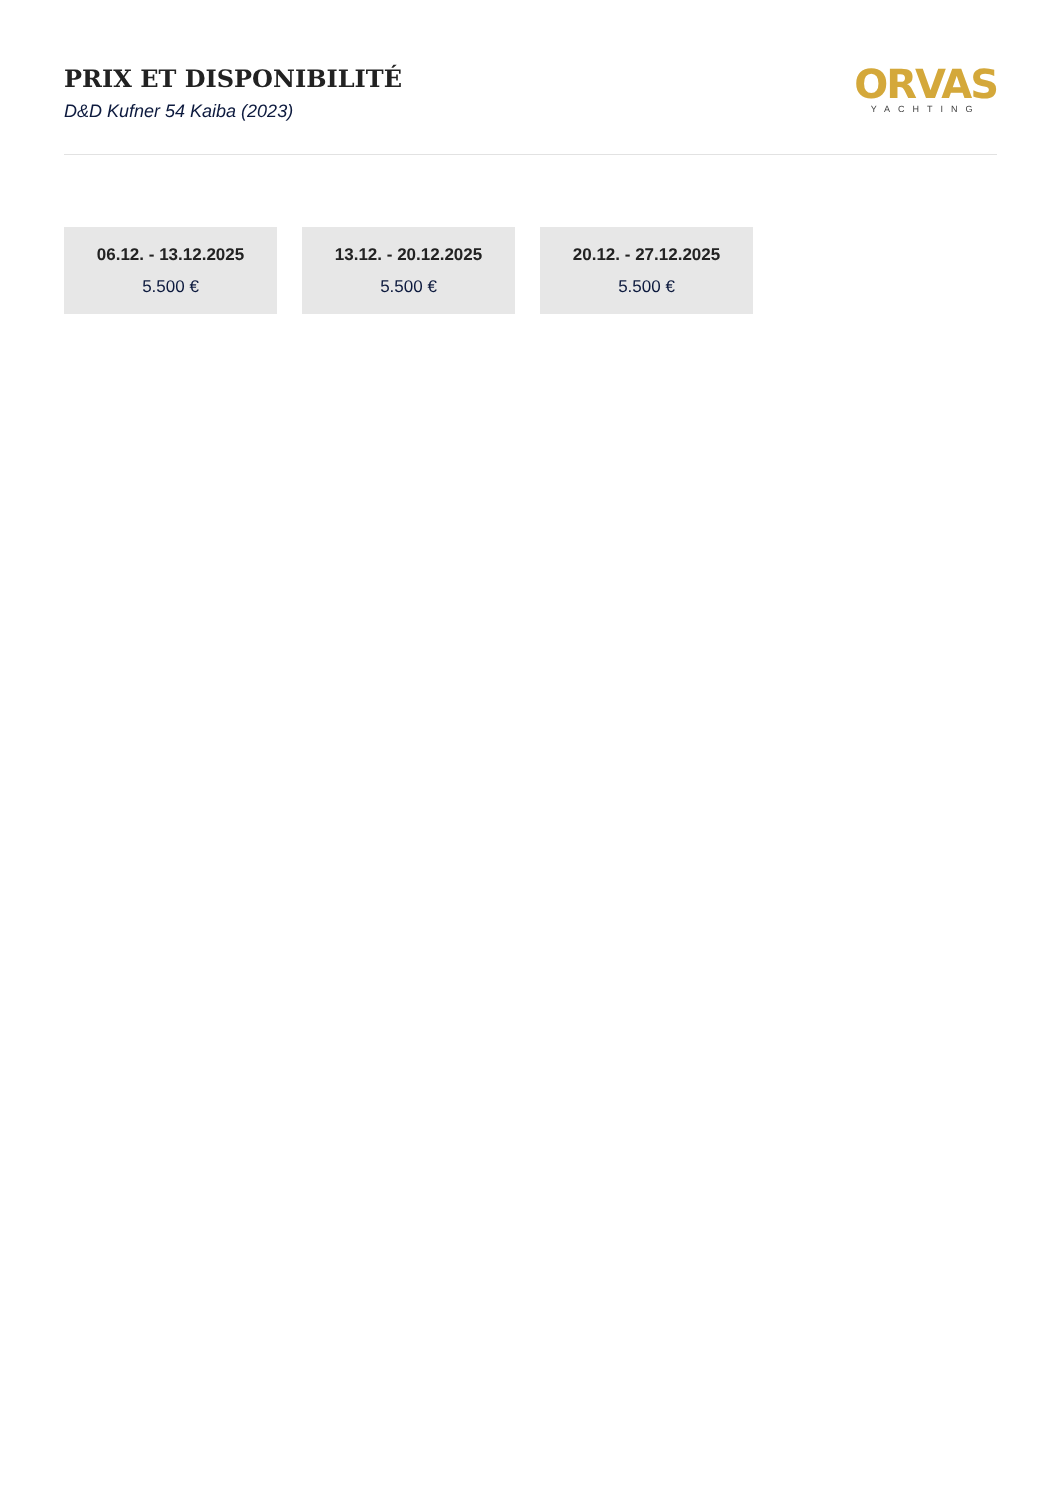PRIX ET DISPONIBILITÉ
D&D Kufner 54 Kaiba (2023)
ORVAS
YACHTING
06.12. - 13.12.2025
5.500 €
13.12. - 20.12.2025
5.500 €
20.12. - 27.12.2025
5.500 €